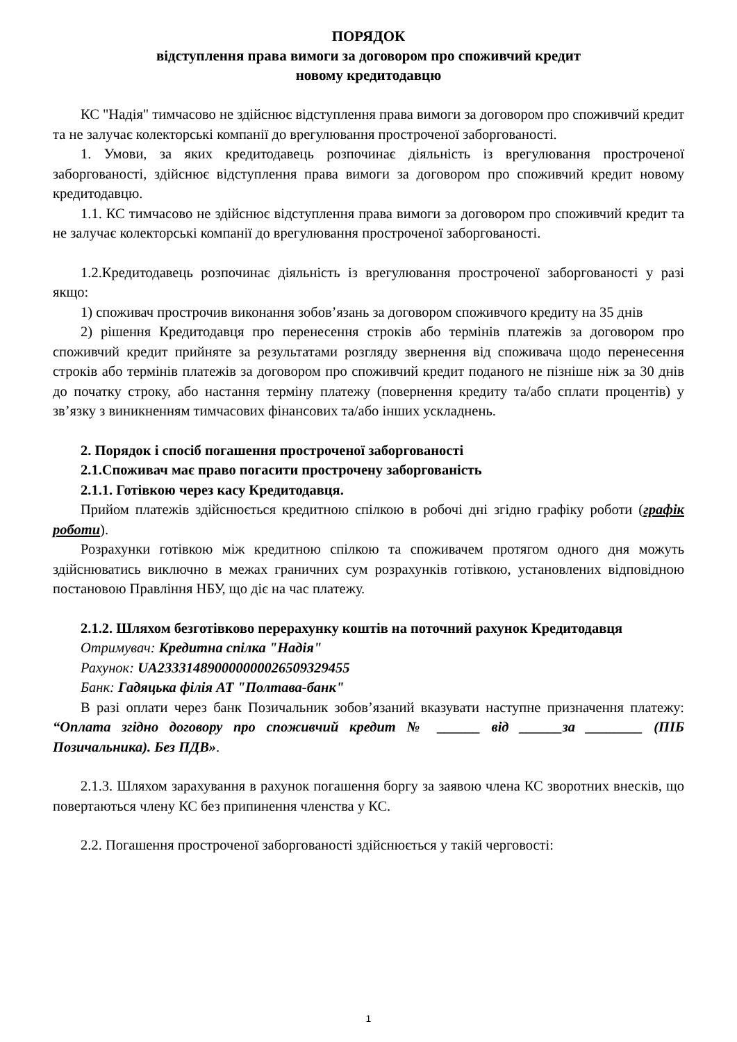ПОРЯДОК
відступлення права вимоги за договором про споживчий кредит
новому кредитодавцю
КС "Надія" тимчасово не здійснює відступлення права вимоги за договором про споживчий кредит та не залучає колекторські компанії до врегулювання простроченої заборгованості.
1. Умови, за яких кредитодавець розпочинає діяльність із врегулювання простроченої заборгованості, здійснює відступлення права вимоги за договором про споживчий кредит новому кредитодавцю.
1.1. КС тимчасово не здійснює відступлення права вимоги за договором про споживчий кредит та не залучає колекторські компанії до врегулювання простроченої заборгованості.
1.2.Кредитодавець розпочинає діяльність із врегулювання простроченої заборгованості у разі якщо:
1) споживач прострочив виконання зобов’язань за договором споживчого кредиту на 35 днів
2) рішення Кредитодавця про перенесення строків або термінів платежів за договором про споживчий кредит прийняте за результатами розгляду звернення від споживача щодо перенесення строків або термінів платежів за договором про споживчий кредит поданого не пізніше ніж за 30 днів до початку строку, або настання терміну платежу (повернення кредиту та/або сплати процентів) у зв’язку з виникненням тимчасових фінансових та/або інших ускладнень.
2. Порядок і спосіб погашення простроченої заборгованості
2.1.Споживач має право погасити прострочену заборгованість
2.1.1. Готівкою через касу Кредитодавця.
Прийом платежів здійснюється кредитною спілкою в робочі дні згідно графіку роботи (графік роботи).
Розрахунки готівкою між кредитною спілкою та споживачем протягом одного дня можуть здійснюватись виключно в межах граничних сум розрахунків готівкою, установлених відповідною постановою Правління НБУ, що діє на час платежу.
2.1.2. Шляхом безготівково перерахунку коштів на поточний рахунок Кредитодавця
Отримувач: Кредитна спілка "Надія"
Рахунок: UA233314890000000026509329455
Банк: Гадяцька філія АТ "Полтава-банк"
В разі оплати через банк Позичальник зобов’язаний вказувати наступне призначення платежу: “Оплата згідно договору про споживчий кредит № ______ від ______за ________ (ПІБ Позичальника). Без ПДВ».
2.1.3. Шляхом зарахування в рахунок погашення боргу за заявою члена КС зворотних внесків, що повертаються члену КС без припинення членства у КС.
2.2. Погашення простроченої заборгованості здійснюється у такій черговості:
1